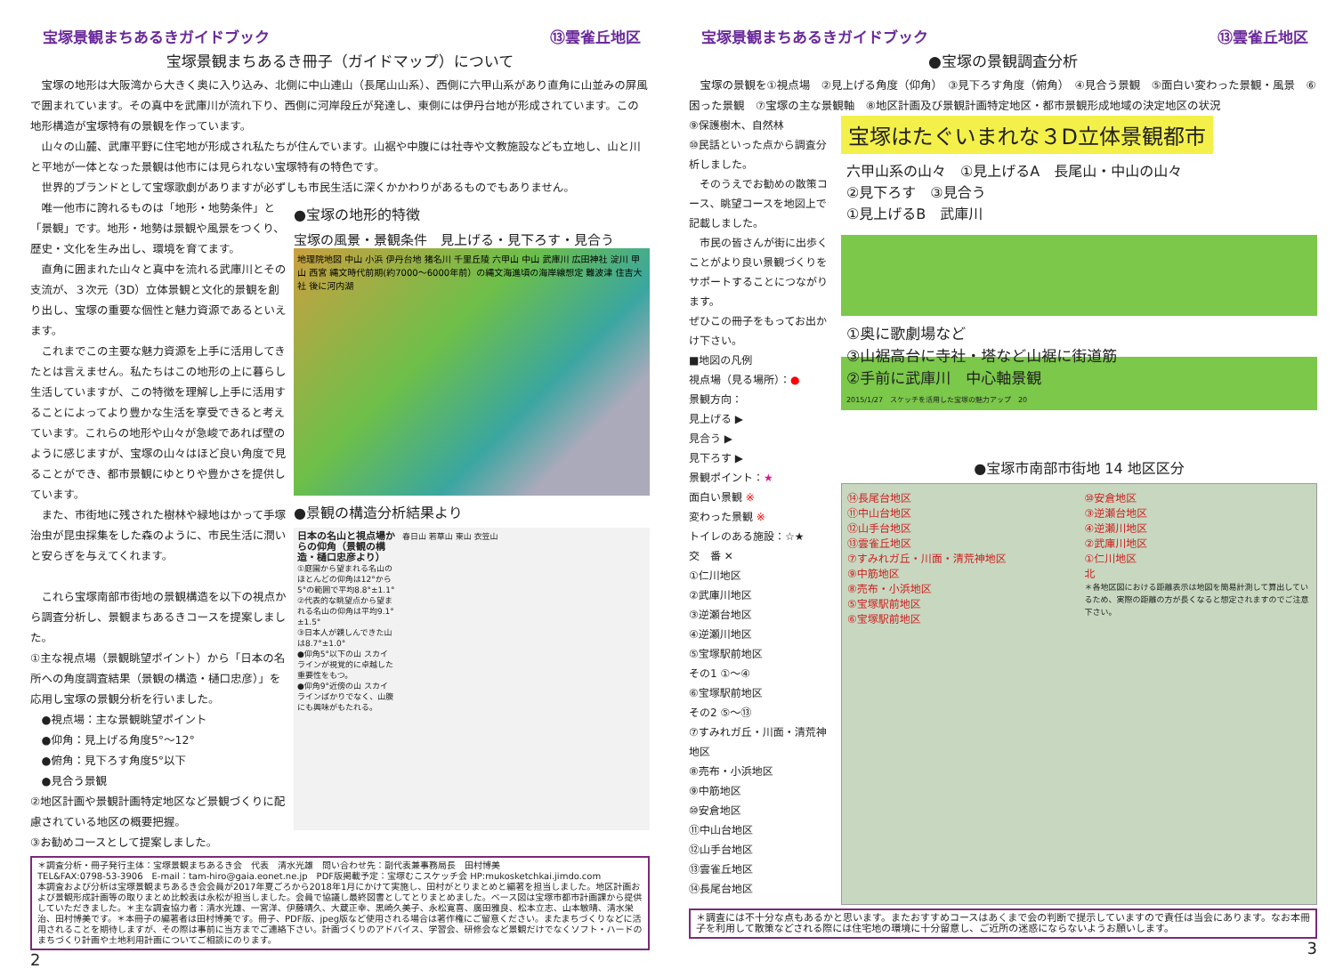宝塚景観まちあるきガイドブック ⑬雲雀丘地区
宝塚景観まちあるき冊子（ガイドマップ）について
　宝塚の地形は大阪湾から大きく奥に入り込み、北側に中山連山（長尾山山系）、西側に六甲山系があり直角に山並みの屏風で囲まれています。その真中を武庫川が流れ下り、西側に河岸段丘が発達し、東側には伊丹台地が形成されています。この地形構造が宝塚特有の景観を作っています。
　山々の山麓、武庫平野に住宅地が形成され私たちが住んでいます。山裾や中腹には社寺や文教施設なども立地し、山と川と平地が一体となった景観は他市には見られない宝塚特有の特色です。
　世界的ブランドとして宝塚歌劇がありますが必ずしも市民生活に深くかかわりがあるものでもありません。
　唯一他市に誇れるものは「地形・地勢条件」と「景観」です。地形・地勢は景観や風景をつくり、歴史・文化を生み出し、環境を育てます。
　直角に囲まれた山々と真中を流れる武庫川とその支流が、３次元（3D）立体景観と文化的景観を創り出し、宝塚の重要な個性と魅力資源であるといえます。
　これまでこの主要な魅力資源を上手に活用してきたとは言えません。私たちはこの地形の上に暮らし生活していますが、この特徴を理解し上手に活用することによってより豊かな生活を享受できると考えています。これらの地形や山々が急峻であれば壁のように感じますが、宝塚の山々はほど良い角度で見ることができ、都市景観にゆとりや豊かさを提供しています。
　また、市街地に残された樹林や緑地はかって手塚治虫が昆虫採集をした森のように、市民生活に潤いと安らぎを与えてくれます。
　これら宝塚南部市街地の景観構造を以下の視点から調査分析し、景観まちあるきコースを提案しました。
①主な視点場（景観眺望ポイント）から「日本の名所への角度調査結果（景観の構造・樋口忠彦）」を応用し宝塚の景観分析を行いました。
　●視点場：主な景観眺望ポイント
　●仰角：見上げる角度5°～12°
　●俯角：見下ろす角度5°以下
　●見合う景観
②地区計画や景観計画特定地区など景観づくりに配慮されている地区の概要把握。
③お勧めコースとして提案しました。
●宝塚の地形的特徴
宝塚の風景・景観条件　見上げる・見下ろす・見合う
地理院地図 中山 小浜 伊丹台地 猪名川 千里丘陵 六甲山 中山 武庫川 広田神社 淀川 甲山 西宮 縄文時代前期(約7000～6000年前）の縄文海進頃の海岸線想定 難波津 住吉大社 後に河内湖
●景観の構造分析結果より
日本の名山と視点場からの仰角（景観の構造・樋口忠彦より）
①庭園から望まれる名山のほとんどの仰角は12°から5°の範囲で平均8.8°±1.1°
②代表的な眺望点から望まれる名山の仰角は平均9.1°±1.5°
③日本人が親しんできた山は8.7°±1.0°
●仰角5°以下の山 スカイラインが視覚的に卓越した重要性をもつ。
●仰角9°近傍の山 スカイラインばかりでなく、山腹にも興味がもたれる。
春日山 若草山 東山 衣笠山
＊調査分析・冊子発行主体：宝塚景観まちあるき会　代表　清水光雄　問い合わせ先：副代表兼事務局長　田村博美
TEL&FAX:0798-53-3906　E-mail：tam-hiro@gaia.eonet.ne.jp　PDF版掲載予定：宝塚むこスケッチ会 HP:mukosketchkai.jimdo.com
本調査および分析は宝塚景観まちあるき会会員が2017年夏ごろから2018年1月にかけて実施し、田村がとりまとめと編著を担当しました。地区計画および景観形成計画等の取りまとめ比較表は永松が担当しました。会員で協議し最終図書としてとりまとめました。ベース図は宝塚市都市計画課から提供していただきました。＊主な調査協力者：清水光雄、一宮洋、伊藤靖久、大蔵正幸、黒崎久美子、永松寛喜、廣田雅良、松本立志、山本敏晴、清水栄治、田村博美です。＊本冊子の編著者は田村博美です。冊子、PDF版、jpeg版など使用される場合は著作権にご留意ください。またまちづくりなどに活用されることを期待しますが、その際は事前に当方までご連絡下さい。計画づくりのアドバイス、学習会、研修会など景観だけでなくソフト・ハードのまちづくり計画や土地利用計画についてご相談にのります。
2
宝塚景観まちあるきガイドブック ⑬雲雀丘地区
●宝塚の景観調査分析
　宝塚の景観を①視点場　②見上げる角度（仰角）　③見下ろす角度（俯角）　④見合う景観　⑤面白い変わった景観・風景　⑥困った景観　⑦宝塚の主な景観軸　⑧地区計画及び景観計画特定地区・都市景観形成地域の決定地区の状況
⑨保護樹木、自然林
⑩民話といった点から調査分析しました。
　そのうえでお勧めの散策コース、眺望コースを地図上で記載しました。
　市民の皆さんが街に出歩くことがより良い景観づくりをサポートすることにつながります。
ぜひこの冊子をもってお出かけ下さい。
■地図の凡例
視点場（見る場所）：●
景観方向：
見上げる ▶
見合う ▶
見下ろす ▶
景観ポイント：★
面白い景観 ※
変わった景観 ※
トイレのある施設：☆★
交　番 ✕
①仁川地区
②武庫川地区
③逆瀬台地区
④逆瀬川地区
⑤宝塚駅前地区
その1 ①～④
⑥宝塚駅前地区
その2 ⑤～⑬
⑦すみれガ丘・川面・清荒神地区
⑧売布・小浜地区
⑨中筋地区
⑩安倉地区
⑪中山台地区
⑫山手台地区
⑬雲雀丘地区
⑭長尾台地区
宝塚はたぐいまれな３D立体景観都市
六甲山系の山々　①見上げるA　長尾山・中山の山々
②見下ろす　③見合う
①見上げるB　武庫川
①奥に歌劇場など
③山裾高台に寺社・塔など山裾に街道筋
②手前に武庫川　中心軸景観
2015/1/27　スケッチを活用した宝塚の魅力アップ　20
●宝塚市南部市街地 14 地区区分
⑭長尾台地区
⑪中山台地区
⑫山手台地区
⑬雲雀丘地区
⑦すみれガ丘・川面・清荒神地区
⑨中筋地区
⑧売布・小浜地区
⑤宝塚駅前地区
⑥宝塚駅前地区
⑩安倉地区
③逆瀬台地区
④逆瀬川地区
②武庫川地区
①仁川地区
北
＊各地区図における距離表示は地図を簡易計測して算出しているため、実際の距離の方が長くなると想定されますのでご注意下さい。
＊調査には不十分な点もあるかと思います。またおすすめコースはあくまで会の判断で提示していますので責任は当会にあります。なお本冊子を利用して散策などされる際には住宅地の環境に十分留意し、ご近所の迷惑にならないようお願いします。
3